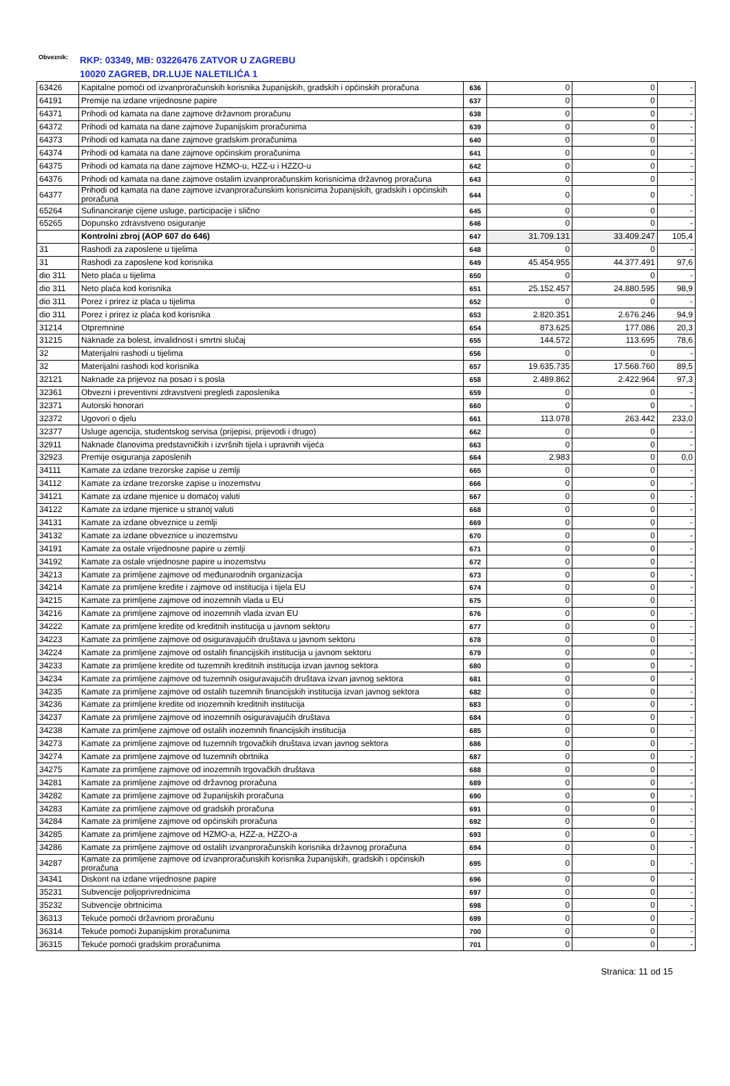Obveznik: RKP: 03349, MB: 03226476 ZATVOR U ZAGREBU
10020 ZAGREB, DR.LUJE NALETILIĆA 1
| 63426 | Kapitalne pomoći od izvanproračunskih korisnika županijskih, gradskih i općinskih proračuna | 636 | 0 | 0 | - |
| 64191 | Premije na izdane vrijednosne papire | 637 | 0 | 0 | - |
| 64371 | Prihodi od kamata na dane zajmove državnom proračunu | 638 | 0 | 0 | - |
| 64372 | Prihodi od kamata na dane zajmove županijskim proračunima | 639 | 0 | 0 | - |
| 64373 | Prihodi od kamata na dane zajmove gradskim proračunima | 640 | 0 | 0 | - |
| 64374 | Prihodi od kamata na dane zajmove općinskim proračunima | 641 | 0 | 0 | - |
| 64375 | Prihodi od kamata na dane zajmove HZMO-u, HZZ-u i HZZO-u | 642 | 0 | 0 | - |
| 64376 | Prihodi od kamata na dane zajmove ostalim izvanproračunskim korisnicima državnog proračuna | 643 | 0 | 0 | - |
| 64377 | Prihodi od kamata na dane zajmove izvanproračunskim korisnicima županijskih, gradskih i općinskih proračuna | 644 | 0 | 0 | - |
| 65264 | Sufinanciranje cijene usluge, participacije i slično | 645 | 0 | 0 | - |
| 65265 | Dopunsko zdravstveno osiguranje | 646 | 0 | 0 | - |
| | Kontrolni zbroj (AOP 607 do 646) | 647 | 31.709.131 | 33.409.247 | 105,4 |
| 31 | Rashodi za zaposlene u tijelima | 648 | 0 | 0 | - |
| 31 | Rashodi za zaposlene kod korisnika | 649 | 45.454.955 | 44.377.491 | 97,6 |
| dio 311 | Neto plaća u tijelima | 650 | 0 | 0 | - |
| dio 311 | Neto plaća kod korisnika | 651 | 25.152.457 | 24.880.595 | 98,9 |
| dio 311 | Porez i prirez iz plaća u tijelima | 652 | 0 | 0 | - |
| dio 311 | Porez i prirez iz plaća kod korisnika | 653 | 2.820.351 | 2.676.246 | 94,9 |
| 31214 | Otpremnine | 654 | 873.625 | 177.086 | 20,3 |
| 31215 | Naknade za bolest, invalidnost i smrtni slučaj | 655 | 144.572 | 113.695 | 78,6 |
| 32 | Materijalni rashodi u tijelima | 656 | 0 | 0 | - |
| 32 | Materijalni rashodi kod korisnika | 657 | 19.635.735 | 17.568.760 | 89,5 |
| 32121 | Naknade za prijevoz na posao i s posla | 658 | 2.489.862 | 2.422.964 | 97,3 |
| 32361 | Obvezni i preventivni zdravstveni pregledi zaposlenika | 659 | 0 | 0 | - |
| 32371 | Autorski honorari | 660 | 0 | 0 | - |
| 32372 | Ugovori o djelu | 661 | 113.078 | 263.442 | 233,0 |
| 32377 | Usluge agencija, studentskog servisa (prijepisi, prijevodi i drugo) | 662 | 0 | 0 | - |
| 32911 | Naknade članovima predstavničkih i izvršnih tijela i upravnih vijeća | 663 | 0 | 0 | - |
| 32923 | Premije osiguranja zaposlenih | 664 | 2.983 | 0 | 0,0 |
| 34111 | Kamate za izdane trezorske zapise u zemlji | 665 | 0 | 0 | - |
| 34112 | Kamate za izdane trezorske zapise u inozemstvu | 666 | 0 | 0 | - |
| 34121 | Kamate za izdane mjenice u domaćoj valuti | 667 | 0 | 0 | - |
| 34122 | Kamate za izdane mjenice u stranoj valuti | 668 | 0 | 0 | - |
| 34131 | Kamate za izdane obveznice u zemlji | 669 | 0 | 0 | - |
| 34132 | Kamate za izdane obveznice u inozemstvu | 670 | 0 | 0 | - |
| 34191 | Kamate za ostale vrijednosne papire u zemlji | 671 | 0 | 0 | - |
| 34192 | Kamate za ostale vrijednosne papire u inozemstvu | 672 | 0 | 0 | - |
| 34213 | Kamate za primljene zajmove od međunarodnih organizacija | 673 | 0 | 0 | - |
| 34214 | Kamate za primljene kredite i zajmove od institucija i tijela EU | 674 | 0 | 0 | - |
| 34215 | Kamate za primljene zajmove od inozemnih vlada u EU | 675 | 0 | 0 | - |
| 34216 | Kamate za primljene zajmove od inozemnih vlada izvan EU | 676 | 0 | 0 | - |
| 34222 | Kamate za primljene kredite od kreditnih institucija u javnom sektoru | 677 | 0 | 0 | - |
| 34223 | Kamate za primljene zajmove od osiguravajućih društava u javnom sektoru | 678 | 0 | 0 | - |
| 34224 | Kamate za primljene zajmove od ostalih financijskih institucija u javnom sektoru | 679 | 0 | 0 | - |
| 34233 | Kamate za primljene kredite od tuzemnih kreditnih institucija izvan javnog sektora | 680 | 0 | 0 | - |
| 34234 | Kamate za primljene zajmove od tuzemnih osiguravajućih društava izvan javnog sektora | 681 | 0 | 0 | - |
| 34235 | Kamate za primljene zajmove od ostalih tuzemnih financijskih institucija izvan javnog sektora | 682 | 0 | 0 | - |
| 34236 | Kamate za primljene kredite od inozemnih kreditnih institucija | 683 | 0 | 0 | - |
| 34237 | Kamate za primljene zajmove od inozemnih osiguravajućih društava | 684 | 0 | 0 | - |
| 34238 | Kamate za primljene zajmove od ostalih inozemnih financijskih institucija | 685 | 0 | 0 | - |
| 34273 | Kamate za primljene zajmove od tuzemnih trgovačkih društava izvan javnog sektora | 686 | 0 | 0 | - |
| 34274 | Kamate za primljene zajmove od tuzemnih obrtnika | 687 | 0 | 0 | - |
| 34275 | Kamate za primljene zajmove od inozemnih trgovačkih društava | 688 | 0 | 0 | - |
| 34281 | Kamate za primljene zajmove od državnog proračuna | 689 | 0 | 0 | - |
| 34282 | Kamate za primljene zajmove od županijskih proračuna | 690 | 0 | 0 | - |
| 34283 | Kamate za primljene zajmove od gradskih proračuna | 691 | 0 | 0 | - |
| 34284 | Kamate za primljene zajmove od općinskih proračuna | 692 | 0 | 0 | - |
| 34285 | Kamate za primljene zajmove od HZMO-a, HZZ-a, HZZO-a | 693 | 0 | 0 | - |
| 34286 | Kamate za primljene zajmove od ostalih izvanproračunskih korisnika državnog proračuna | 694 | 0 | 0 | - |
| 34287 | Kamate za primljene zajmove od izvanproračunskih korisnika županijskih, gradskih i općinskih proračuna | 695 | 0 | 0 | - |
| 34341 | Diskont na izdane vrijednosne papire | 696 | 0 | 0 | - |
| 35231 | Subvencije poljoprivrednicima | 697 | 0 | 0 | - |
| 35232 | Subvencije obrtnicima | 698 | 0 | 0 | - |
| 36313 | Tekuće pomoći državnom proračunu | 699 | 0 | 0 | - |
| 36314 | Tekuće pomoći županijskim proračunima | 700 | 0 | 0 | - |
| 36315 | Tekuće pomoći gradskim proračunima | 701 | 0 | 0 | - |
Stranica: 11 od 15